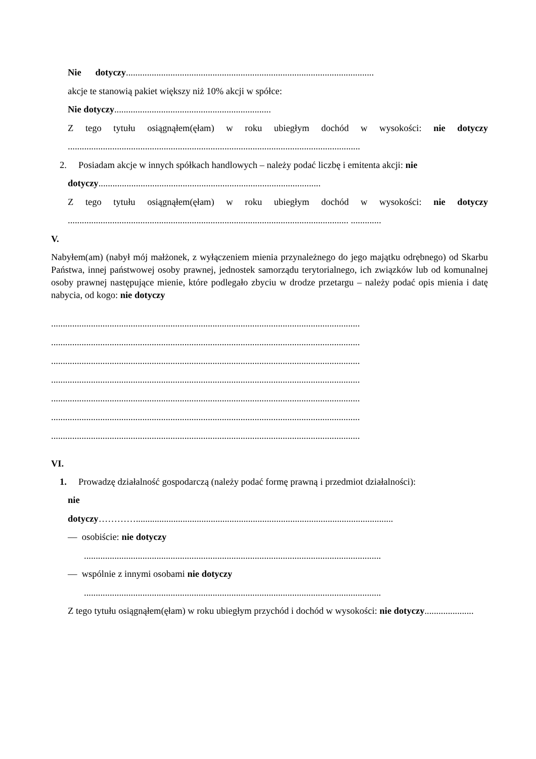Nie dotyczy..........................................................................................................
akcje te stanowią pakiet większy niż 10% akcji w spółce:
Nie dotyczy...................................................................
Z tego tytułu osiągnąłem(ęłam) w roku ubiegłym dochód w wysokości: nie dotyczy .............................................................................................................................
2. Posiadam akcje w innych spółkach handlowych – należy podać liczbę i emitenta akcji: nie
dotyczy...............................................................................................
Z tego tytułu osiągnąłem(ęłam) w roku ubiegłym dochód w wysokości: nie dotyczy ........................................................................................................................ .............
V.
Nabyłem(am) (nabył mój małżonek, z wyłączeniem mienia przynależnego do jego majątku odrębnego) od Skarbu Państwa, innej państwowej osoby prawnej, jednostek samorządu terytorialnego, ich związków lub od komunalnej osoby prawnej następujące mienie, które podlegało zbyciu w drodze przetargu – należy podać opis mienia i datę nabycia, od kogo: nie dotyczy
....................................................................................................................................
....................................................................................................................................
....................................................................................................................................
....................................................................................................................................
....................................................................................................................................
....................................................................................................................................
....................................................................................................................................
VI.
1. Prowadzę działalność gospodarczą (należy podać formę prawną i przedmiot działalności):
nie
dotyczy…………..............................................................................................................
— osobiście: nie dotyczy
...............................................................................................................................
— wspólnie z innymi osobami nie dotyczy
...............................................................................................................................
Z tego tytułu osiągnąłem(ęłam) w roku ubiegłym przychód i dochód w wysokości: nie dotyczy.....................